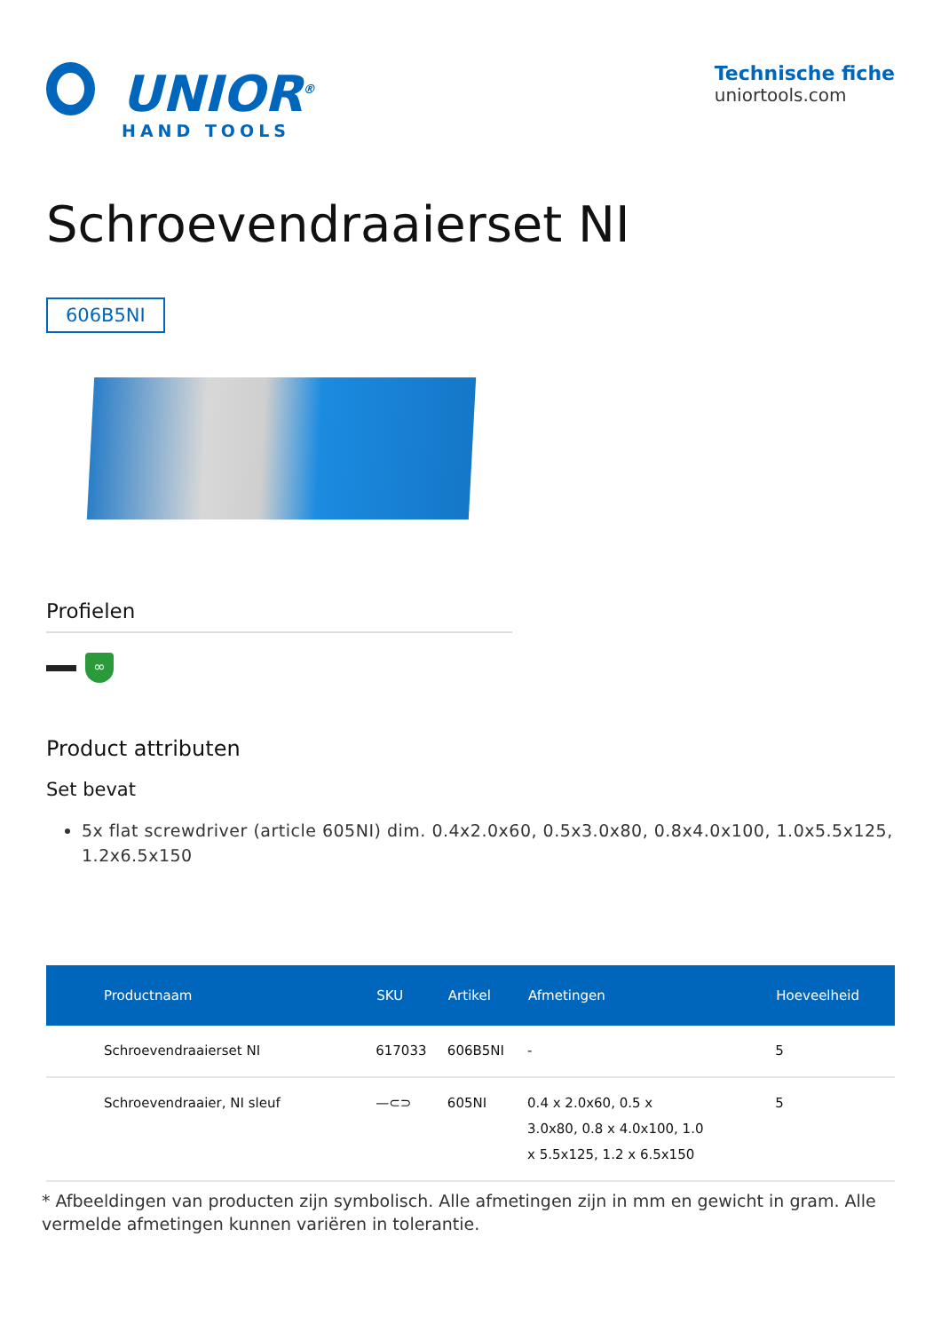UNIOR<sup>®</sup>
HAND TOOLS
Technische fiche
uniortools.com
Schroevendraaierset NI
606B5NI
Profielen
∞
Product attributen
Set bevat
5x flat screwdriver (article 605NI) dim. 0.4x2.0x60, 0.5x3.0x80, 0.8x4.0x100, 1.0x5.5x125, 1.2x6.5x150
| Productnaam | SKU | Artikel | Afmetingen | Hoeveelheid |
| --- | --- | --- | --- | --- |
| Schroevendraaierset NI | 617033 | 606B5NI | - | 5 |
| Schroevendraaier, NI sleuf | —⊂⊃ | 605NI | 0.4 x 2.0x60, 0.5 x 3.0x80, 0.8 x 4.0x100, 1.0 x 5.5x125, 1.2 x 6.5x150 | 5 |
* Afbeeldingen van producten zijn symbolisch. Alle afmetingen zijn in mm en gewicht in gram. Alle vermelde afmetingen kunnen variëren in tolerantie.